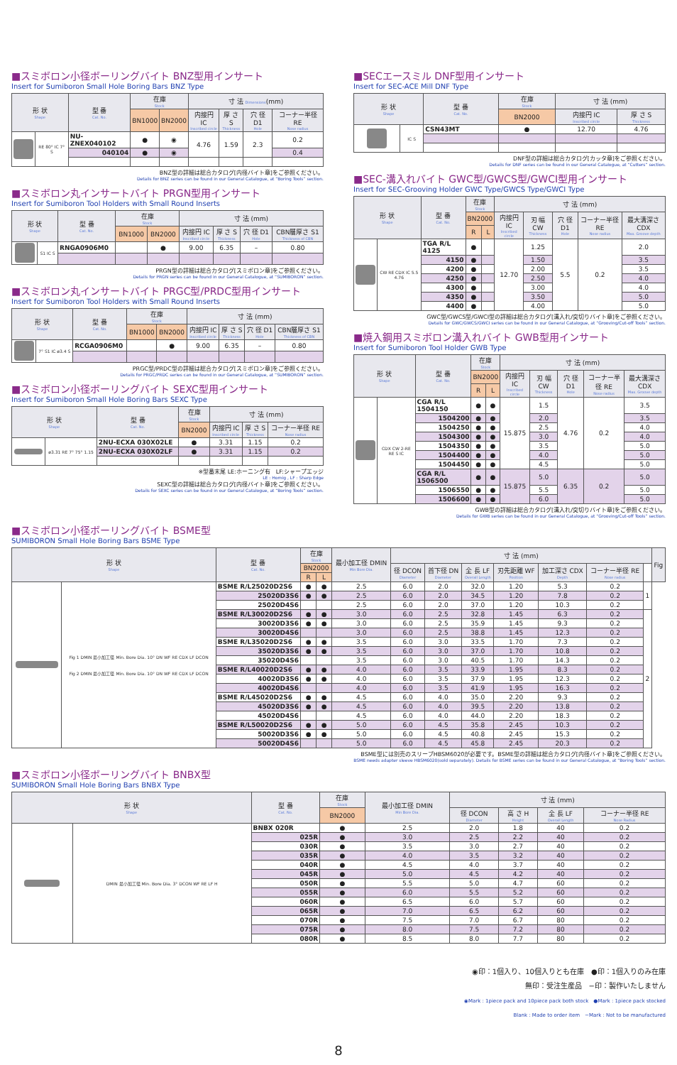■スミボロン小径ボーリングバイト BNZ型用インサート
Insert for Sumiboron Small Hole Boring Bars BNZ Type
| 形 状 Shape | | 型 番 Cat. No. | 在庫 Stock | | 寸 法 Dimensions (mm) | | | |
| --- | --- | --- | --- | --- | --- | --- | --- | --- |
| | | | BN1000 | BN2000 | 内接円 IC Inscribed circle | 厚 さ S Thickness | 穴 径 D1 Hole | コーナー半径 RE Nose radius |
| | RE 80° IC 7° S | NU-ZNEX040102 | ● | ◉ | 4.76 | 1.59 | 2.3 | 0.2 |
| | | 040104 | ● | ◉ | | | | 0.4 |
BNZ型の詳細は総合カタログ[内径バイト章]をご参照ください。
Details for BNZ series can be found in our General Catalogue, at “Boring Tools” section.
■スミボロン丸インサートバイト PRGN型用インサート
Insert for Sumiboron Tool Holders with Small Round Inserts
| 形 状 Shape | | 型 番 Cat. No. | 在庫 Stock | | 寸 法 (mm) | | | |
| --- | --- | --- | --- | --- | --- | --- | --- | --- |
| | | | BN1000 | BN2000 | 内接円 IC Inscribed circle | 厚 さ S Thickness | 穴 径 D1 Hole | CBN層厚さ S1 Thickness of CBN |
| | S1 IC S | RNGA0906M0 | | ● | 9.00 | 6.35 | – | 0.80 |
PRGN型の詳細は総合カタログ[スミボロン章]をご参照ください。
Details for PRGN series can be found in our General Catalogue, at “SUMIBORON” section.
■スミボロン丸インサートバイト PRGC型/PRDC型用インサート
Insert for Sumiboron Tool Holders with Small Round Inserts
| 形 状 Shape | | 型 番 Cat. No. | 在庫 Stock | | 寸 法 (mm) | | | |
| --- | --- | --- | --- | --- | --- | --- | --- | --- |
| | | | BN1000 | BN2000 | 内接円 IC Inscribed circle | 厚 さ S Thickness | 穴 径 D1 Hole | CBN層厚さ S1 Thickness of CBN |
| | 7° S1 IC ø3.4 S | RCGA0906M0 | | ● | 9.00 | 6.35 | – | 0.80 |
PRGC型/PRDC型の詳細は総合カタログ[スミボロン章]をご参照ください。
Details for PRGC/PRDC series can be found in our General Catalogue, at “SUMIBORON” section.
■スミボロン小径ボーリングバイト SEXC型用インサート
Insert for Sumiboron Small Hole Boring Bars SEXC Type
| 形 状 Shape | | 型 番 Cat. No. | 在庫 Stock | 寸 法 (mm) | | |
| --- | --- | --- | --- | --- | --- | --- |
| | | | BN2000 | 内接円 IC Inscribed circle | 厚 さ S Thickness | コーナー半径 RE Nose radius |
| | ø3.31 RE 7° 75° 1.15 | 2NU-ECXA 030X02LE | ● | 3.31 | 1.15 | 0.2 |
| | | 2NU-ECXA 030X02LF | ● | 3.31 | 1.15 | 0.2 |
※型番末尾 LE:ホーニング有　LF:シャープエッジ
LE : Hornig , LF : Sharp Edge
SEXC型の詳細は総合カタログ[内径バイト章]をご参照ください。
Details for SEXC series can be found in our General Catalogue, at “Boring Tools” section.
■SECエースミル DNF型用インサート
Insert for SEC-ACE Mill DNF Type
| 形 状 Shape | | 型 番 Cat. No. | 在庫 Stock | 寸 法 (mm) | |
| --- | --- | --- | --- | --- | --- |
| | | | BN2000 | 内接円 IC Inscribed circle | 厚 さ S Thickness |
| | IC S | CSN43MT | ● | 12.70 | 4.76 |
DNF型の詳細は総合カタログ[カッタ章]をご参照ください。
Details for DNF series can be found in our General Catalogue, at “Cutters” section.
■SEC-溝入れバイト GWC型/GWCS型/GWCI型用インサート
Insert for SEC-Grooving Holder GWC Type/GWCS Type/GWCI Type
| 形 状 Shape | | 型 番 Cat. No. | 在庫 Stock | | 寸 法 (mm) | | | | |
| --- | --- | --- | --- | --- | --- | --- | --- | --- | --- |
| | | | BN2000 | | 内接円 IC Inscribed circle | 刃 幅 CW Thickness | 穴 径 D1 Hole | コーナー半径 RE Nose radius | 最大溝深さ CDX Max. Groove depth |
| | | | R | L | | | | | |
| | CW RE CDX IC 5.5 4.76 | TGA R/L 4125 | ● | | 12.70 | 1.25 | 5.5 | 0.2 | 2.0 |
| | | 4150 | ● | | | 1.50 | | | 3.5 |
| | | 4200 | ● | | | 2.00 | | | 3.5 |
| | | 4250 | ● | | | 2.50 | | | 4.0 |
| | | 4300 | ● | | | 3.00 | | | 4.0 |
| | | 4350 | ● | | | 3.50 | | | 5.0 |
| | | 4400 | ● | | | 4.00 | | | 5.0 |
GWC型/GWCS型/GWCI型の詳細は総合カタログ[溝入れ/突切りバイト章]をご参照ください。
Details for GWC/GWCS/GWCI series can be found in our General Catalogue, at “Grooving/Cut-off Tools” section.
■焼入鋼用スミボロン溝入れバイト GWB型用インサート
Insert for Sumiboron Tool Holder GWB Type
| 形 状 Shape | | 型 番 Cat. No. | 在庫 Stock | | 寸 法 (mm) | | | | |
| --- | --- | --- | --- | --- | --- | --- | --- | --- | --- |
| | | | BN2000 | | 内接円 IC Inscribed circle | 刃 幅 CW Thickness | 穴 径 D1 Hole | コーナー半径 RE Nose radius | 最大溝深さ CDX Max. Groove depth |
| | | | R | L | | | | | |
| | CDX CW 2-RE RE S IC | CGA R/L 1504150 | ● | ● | 15.875 | 1.5 | 4.76 | 0.2 | 3.5 |
| | | 1504200 | ● | ● | | 2.0 | | | 3.5 |
| | | 1504250 | ● | ● | | 2.5 | | | 4.0 |
| | | 1504300 | ● | ● | | 3.0 | | | 4.0 |
| | | 1504350 | ● | ● | | 3.5 | | | 5.0 |
| | | 1504400 | ● | ● | | 4.0 | | | 5.0 |
| | | 1504450 | ● | ● | | 4.5 | | | 5.0 |
| | | CGA R/L 1506500 | ● | ● | 15.875 | 5.0 | 6.35 | 0.2 | 5.0 |
| | | 1506550 | ● | ● | | 5.5 | | | 5.0 |
| | | 1506600 | ● | ● | | 6.0 | | | 5.0 |
GWB型の詳細は総合カタログ[溝入れ/突切りバイト章]をご参照ください。
Details for GWB series can be found in our General Catalogue, at “Grooving/Cut-off Tools” section.
■スミボロン小径ボーリングバイト BSME型
SUMIBORON Small Hole Boring Bars BSME Type
| 形 状 Shape | | 型 番 Cat. No. | 在庫 Stock | | 最小加工径 DMIN Min Bore Dia. | 寸 法 (mm) | | | | | | | Fig |
| --- | --- | --- | --- | --- | --- | --- | --- | --- | --- | --- | --- | --- | --- |
| | | | BN2000 | | | 径 DCON Diameter | 首下径 DN Diameter | 全 長 LF Overall Length | 刃先距離 WF Position | 加工深さ CDX Depth | コーナー半径 RE Nose radius | | |
| | | | R | L | | | | | | | | | |
| | Fig 1 DMIN 最小加工径 Min. Bore Dia. 10° DN WF RE CDX LF DCON Fig 2 DMIN 最小加工径 Min. Bore Dia. 10° DN WF RE CDX LF DCON | BSME R/L25020D2S6 | ● | ● | 2.5 | 6.0 | 2.0 | 32.0 | 1.20 | 5.3 | 0.2 | 1 | |
| | | 25020D3S6 | ● | ● | 2.5 | 6.0 | 2.0 | 34.5 | 1.20 | 7.8 | 0.2 | | |
| | | 25020D4S6 | | | 2.5 | 6.0 | 2.0 | 37.0 | 1.20 | 10.3 | 0.2 | | |
| | | BSME R/L30020D2S6 | ● | ● | 3.0 | 6.0 | 2.5 | 32.8 | 1.45 | 6.3 | 0.2 | 2 | |
| | | 30020D3S6 | ● | ● | 3.0 | 6.0 | 2.5 | 35.9 | 1.45 | 9.3 | 0.2 | | |
| | | 30020D4S6 | | | 3.0 | 6.0 | 2.5 | 38.8 | 1.45 | 12.3 | 0.2 | | |
| | | BSME R/L35020D2S6 | ● | ● | 3.5 | 6.0 | 3.0 | 33.5 | 1.70 | 7.3 | 0.2 | | |
| | | 35020D3S6 | ● | ● | 3.5 | 6.0 | 3.0 | 37.0 | 1.70 | 10.8 | 0.2 | | |
| | | 35020D4S6 | | | 3.5 | 6.0 | 3.0 | 40.5 | 1.70 | 14.3 | 0.2 | | |
| | | BSME R/L40020D2S6 | ● | ● | 4.0 | 6.0 | 3.5 | 33.9 | 1.95 | 8.3 | 0.2 | | |
| | | 40020D3S6 | ● | ● | 4.0 | 6.0 | 3.5 | 37.9 | 1.95 | 12.3 | 0.2 | | |
| | | 40020D4S6 | | | 4.0 | 6.0 | 3.5 | 41.9 | 1.95 | 16.3 | 0.2 | | |
| | | BSME R/L45020D2S6 | ● | ● | 4.5 | 6.0 | 4.0 | 35.0 | 2.20 | 9.3 | 0.2 | | |
| | | 45020D3S6 | ● | ● | 4.5 | 6.0 | 4.0 | 39.5 | 2.20 | 13.8 | 0.2 | | |
| | | 45020D4S6 | | | 4.5 | 6.0 | 4.0 | 44.0 | 2.20 | 18.3 | 0.2 | | |
| | | BSME R/L50020D2S6 | ● | ● | 5.0 | 6.0 | 4.5 | 35.8 | 2.45 | 10.3 | 0.2 | | |
| | | 50020D3S6 | ● | ● | 5.0 | 6.0 | 4.5 | 40.8 | 2.45 | 15.3 | 0.2 | | |
| | | 50020D4S6 | | | 5.0 | 6.0 | 4.5 | 45.8 | 2.45 | 20.3 | 0.2 | | |
BSME型には別売のスリーブHBSM6020が必要です。BSME型の詳細は総合カタログ[内径バイト章]をご参照ください。
BSME needs adapter sleeve HBSM6020(sold separately). Details for BSME series can be found in our General Catalogue, at “Boring Tools” section.
■スミボロン小径ボーリングバイト BNBX型
SUMIBORON Small Hole Boring Bars BNBX Type
| 形 状 Shape | | 型 番 Cat. No. | 在庫 Stock | 最小加工径 DMIN Min Bore Dia. | 寸 法 (mm) | | | |
| --- | --- | --- | --- | --- | --- | --- | --- | --- |
| | | | BN2000 | | 径 DCON Diameter | 高 さ H Height | 全 長 LF Overall Length | コーナー半径 RE Nose Radius |
| | DMIN 最小加工径 Min. Bore Dia. 3° DCON WF RE LF H | BNBX 020R | ● | 2.5 | 2.0 | 1.8 | 40 | 0.2 |
| | | 025R | ● | 3.0 | 2.5 | 2.2 | 40 | 0.2 |
| | | 030R | ● | 3.5 | 3.0 | 2.7 | 40 | 0.2 |
| | | 035R | ● | 4.0 | 3.5 | 3.2 | 40 | 0.2 |
| | | 040R | ● | 4.5 | 4.0 | 3.7 | 40 | 0.2 |
| | | 045R | ● | 5.0 | 4.5 | 4.2 | 40 | 0.2 |
| | | 050R | ● | 5.5 | 5.0 | 4.7 | 60 | 0.2 |
| | | 055R | ● | 6.0 | 5.5 | 5.2 | 60 | 0.2 |
| | | 060R | ● | 6.5 | 6.0 | 5.7 | 60 | 0.2 |
| | | 065R | ● | 7.0 | 6.5 | 6.2 | 60 | 0.2 |
| | | 070R | ● | 7.5 | 7.0 | 6.7 | 80 | 0.2 |
| | | 075R | ● | 8.0 | 7.5 | 7.2 | 80 | 0.2 |
| | | 080R | ● | 8.5 | 8.0 | 7.7 | 80 | 0.2 |
◉印：1個入り、10個入りとも在庫　●印：1個入りのみ在庫
無印：受注生産品　−印：製作いたしません
◉Mark : 1piece pack and 10piece pack both stock　●Mark : 1piece pack stocked
Blank : Made to order item　−Mark : Not to be manufactured
8